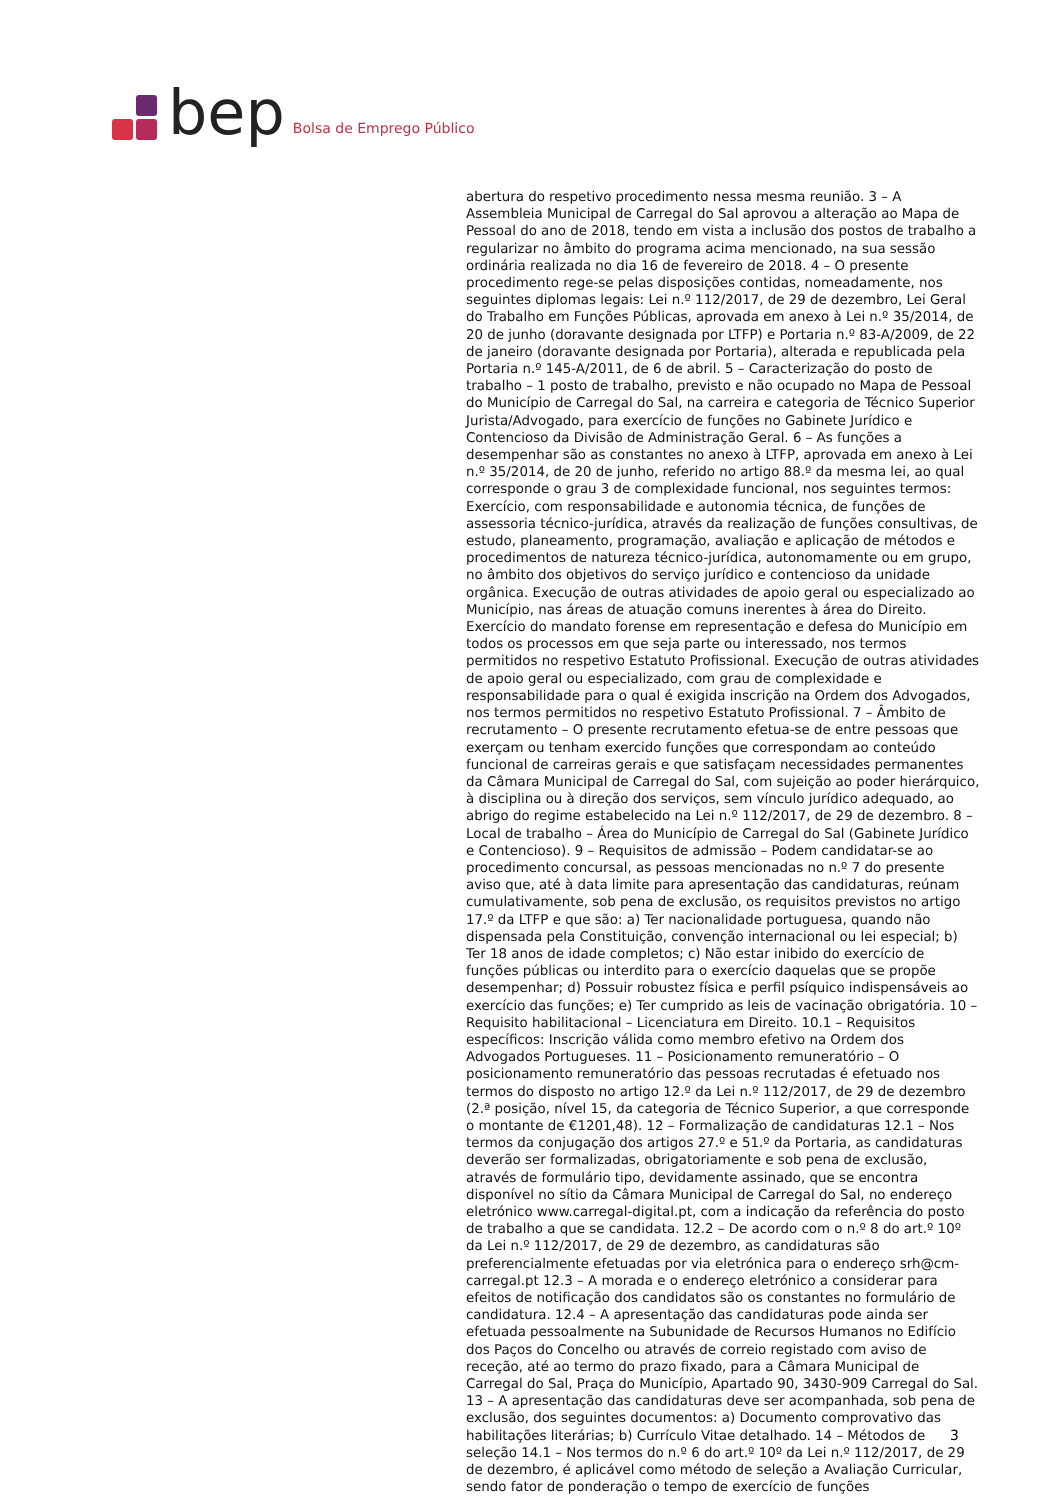bep
Bolsa de Emprego Público
abertura do respetivo procedimento nessa mesma reunião. 3 – A Assembleia Municipal de Carregal do Sal aprovou a alteração ao Mapa de Pessoal do ano de 2018, tendo em vista a inclusão dos postos de trabalho a regularizar no âmbito do programa acima mencionado, na sua sessão ordinária realizada no dia 16 de fevereiro de 2018. 4 – O presente procedimento rege-se pelas disposições contidas, nomeadamente, nos seguintes diplomas legais: Lei n.º 112/2017, de 29 de dezembro, Lei Geral do Trabalho em Funções Públicas, aprovada em anexo à Lei n.º 35/2014, de 20 de junho (doravante designada por LTFP) e Portaria n.º 83-A/2009, de 22 de janeiro (doravante designada por Portaria), alterada e republicada pela Portaria n.º 145-A/2011, de 6 de abril. 5 – Caracterização do posto de trabalho – 1 posto de trabalho, previsto e não ocupado no Mapa de Pessoal do Município de Carregal do Sal, na carreira e categoria de Técnico Superior Jurista/Advogado, para exercício de funções no Gabinete Jurídico e Contencioso da Divisão de Administração Geral. 6 – As funções a desempenhar são as constantes no anexo à LTFP, aprovada em anexo à Lei n.º 35/2014, de 20 de junho, referido no artigo 88.º da mesma lei, ao qual corresponde o grau 3 de complexidade funcional, nos seguintes termos: Exercício, com responsabilidade e autonomia técnica, de funções de assessoria técnico-jurídica, através da realização de funções consultivas, de estudo, planeamento, programação, avaliação e aplicação de métodos e procedimentos de natureza técnico-jurídica, autonomamente ou em grupo, no âmbito dos objetivos do serviço jurídico e contencioso da unidade orgânica. Execução de outras atividades de apoio geral ou especializado ao Município, nas áreas de atuação comuns inerentes à área do Direito. Exercício do mandato forense em representação e defesa do Município em todos os processos em que seja parte ou interessado, nos termos permitidos no respetivo Estatuto Profissional. Execução de outras atividades de apoio geral ou especializado, com grau de complexidade e responsabilidade para o qual é exigida inscrição na Ordem dos Advogados, nos termos permitidos no respetivo Estatuto Profissional. 7 – Âmbito de recrutamento – O presente recrutamento efetua-se de entre pessoas que exerçam ou tenham exercido funções que correspondam ao conteúdo funcional de carreiras gerais e que satisfaçam necessidades permanentes da Câmara Municipal de Carregal do Sal, com sujeição ao poder hierárquico, à disciplina ou à direção dos serviços, sem vínculo jurídico adequado, ao abrigo do regime estabelecido na Lei n.º 112/2017, de 29 de dezembro. 8 – Local de trabalho – Área do Município de Carregal do Sal (Gabinete Jurídico e Contencioso). 9 – Requisitos de admissão – Podem candidatar-se ao procedimento concursal, as pessoas mencionadas no n.º 7 do presente aviso que, até à data limite para apresentação das candidaturas, reúnam cumulativamente, sob pena de exclusão, os requisitos previstos no artigo 17.º da LTFP e que são: a) Ter nacionalidade portuguesa, quando não dispensada pela Constituição, convenção internacional ou lei especial; b) Ter 18 anos de idade completos; c) Não estar inibido do exercício de funções públicas ou interdito para o exercício daquelas que se propõe desempenhar; d) Possuir robustez física e perfil psíquico indispensáveis ao exercício das funções; e) Ter cumprido as leis de vacinação obrigatória. 10 – Requisito habilitacional – Licenciatura em Direito. 10.1 – Requisitos específicos: Inscrição válida como membro efetivo na Ordem dos Advogados Portugueses. 11 – Posicionamento remuneratório – O posicionamento remuneratório das pessoas recrutadas é efetuado nos termos do disposto no artigo 12.º da Lei n.º 112/2017, de 29 de dezembro (2.ª posição, nível 15, da categoria de Técnico Superior, a que corresponde o montante de €1201,48). 12 – Formalização de candidaturas 12.1 – Nos termos da conjugação dos artigos 27.º e 51.º da Portaria, as candidaturas deverão ser formalizadas, obrigatoriamente e sob pena de exclusão, através de formulário tipo, devidamente assinado, que se encontra disponível no sítio da Câmara Municipal de Carregal do Sal, no endereço eletrónico www.carregal-digital.pt, com a indicação da referência do posto de trabalho a que se candidata. 12.2 – De acordo com o n.º 8 do art.º 10º da Lei n.º 112/2017, de 29 de dezembro, as candidaturas são preferencialmente efetuadas por via eletrónica para o endereço srh@cm-carregal.pt 12.3 – A morada e o endereço eletrónico a considerar para efeitos de notificação dos candidatos são os constantes no formulário de candidatura. 12.4 – A apresentação das candidaturas pode ainda ser efetuada pessoalmente na Subunidade de Recursos Humanos no Edifício dos Paços do Concelho ou através de correio registado com aviso de receção, até ao termo do prazo fixado, para a Câmara Municipal de Carregal do Sal, Praça do Município, Apartado 90, 3430-909 Carregal do Sal. 13 – A apresentação das candidaturas deve ser acompanhada, sob pena de exclusão, dos seguintes documentos: a) Documento comprovativo das habilitações literárias; b) Currículo Vitae detalhado. 14 – Métodos de seleção 14.1 – Nos termos do n.º 6 do art.º 10º da Lei n.º 112/2017, de 29 de dezembro, é aplicável como método de seleção a Avaliação Curricular, sendo fator de ponderação o tempo de exercício de funções
3